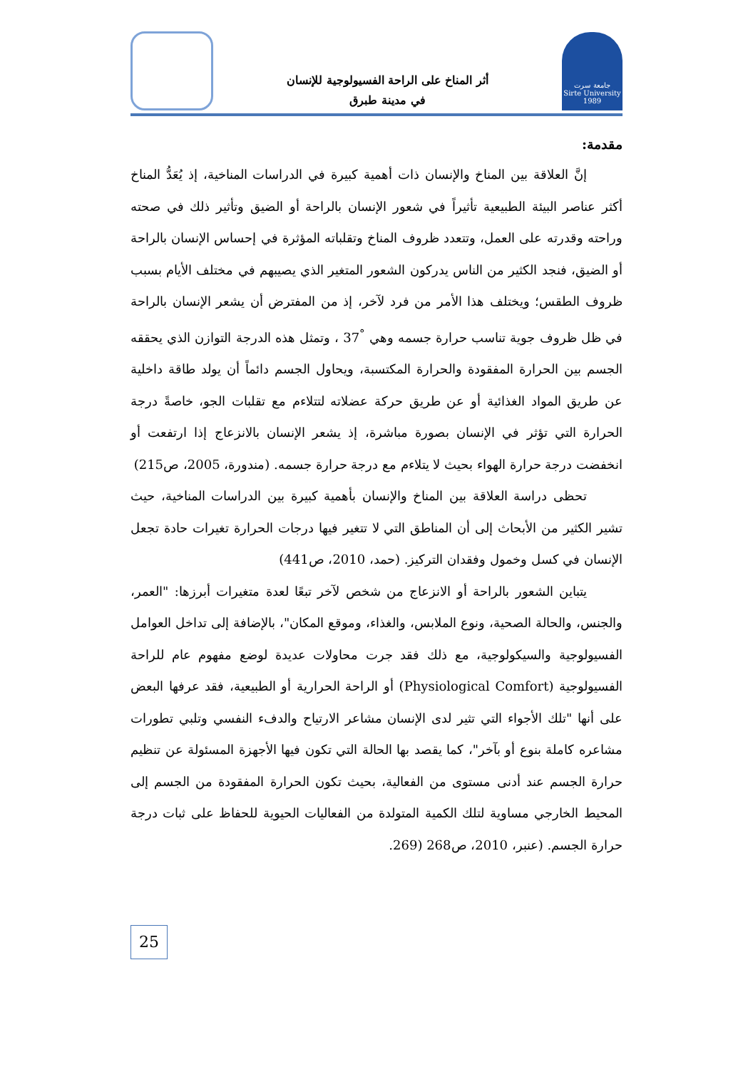جامعة سرت
Sirte University 1989
أثر المناخ على الراحة الفسيولوجية للإنسان
في مدينة طبرق
مقدمة:
إنَّ العلاقة بين المناخ والإنسان ذات أهمية كبيرة في الدراسات المناخية، إذ يُعَدُّ المناخ أكثر عناصر البيئة الطبيعية تأثيراً في شعور الإنسان بالراحة أو الضيق وتأثير ذلك في صحته وراحته وقدرته على العمل، وتتعدد ظروف المناخ وتقلباته المؤثرة في إحساس الإنسان بالراحة أو الضيق، فنجد الكثير من الناس يدركون الشعور المتغير الذي يصيبهم في مختلف الأيام بسبب ظروف الطقس؛ ويختلف هذا الأمر من فرد لآخر، إذ من المفترض أن يشعر الإنسان بالراحة في ظل ظروف جوية تناسب حرارة جسمه وهي <sup>°</sup>37 ، وتمثل هذه الدرجة التوازن الذي يحققه الجسم بين الحرارة المفقودة والحرارة المكتسبة، ويحاول الجسم دائماً أن يولد طاقة داخلية عن طريق المواد الغذائية أو عن طريق حركة عضلاته لتتلاءم مع تقلبات الجو، خاصةً درجة الحرارة التي تؤثر في الإنسان بصورة مباشرة، إذ يشعر الإنسان بالانزعاج إذا ارتفعت أو انخفضت درجة حرارة الهواء بحيث لا يتلاءم مع درجة حرارة جسمه. (مندورة، 2005، ص215)
تحظى دراسة العلاقة بين المناخ والإنسان بأهمية كبيرة بين الدراسات المناخية، حيث تشير الكثير من الأبحاث إلى أن المناطق التي لا تتغير فيها درجات الحرارة تغيرات حادة تجعل الإنسان في كسل وخمول وفقدان التركيز. (حمد، 2010، ص441)
يتباين الشعور بالراحة أو الانزعاج من شخص لآخر تبعًا لعدة متغيرات أبرزها: "العمر، والجنس، والحالة الصحية، ونوع الملابس، والغذاء، وموقع المكان"، بالإضافة إلى تداخل العوامل الفسيولوجية والسيكولوجية، مع ذلك فقد جرت محاولات عديدة لوضع مفهوم عام للراحة الفسيولوجية (Physiological Comfort) أو الراحة الحرارية أو الطبيعية، فقد عرفها البعض على أنها "تلك الأجواء التي تثير لدى الإنسان مشاعر الارتياح والدفء النفسي وتلبي تطورات مشاعره كاملة بنوع أو بآخر"، كما يقصد بها الحالة التي تكون فيها الأجهزة المسئولة عن تنظيم حرارة الجسم عند أدنى مستوى من الفعالية، بحيث تكون الحرارة المفقودة من الجسم إلى المحيط الخارجي مساوية لتلك الكمية المتولدة من الفعاليات الحيوية للحفاظ على ثبات درجة حرارة الجسم. (عنبر، 2010، ص268 (269.
25